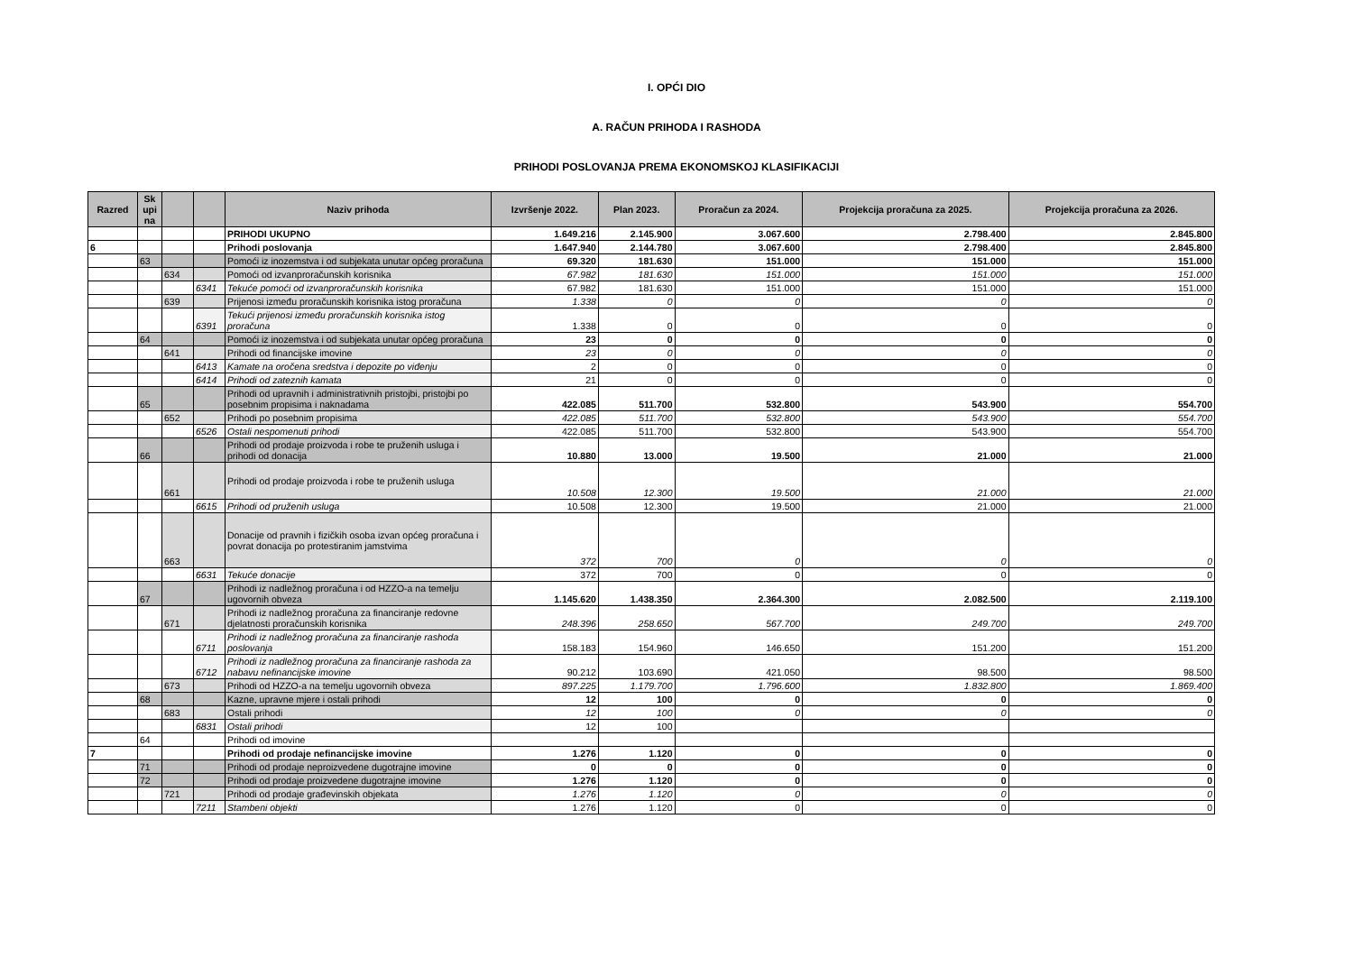I. OPĆI DIO
A. RAČUN PRIHODA I RASHODA
PRIHODI POSLOVANJA PREMA EKONOMSKOJ KLASIFIKACIJI
| Razred | Sk upi na | | | Naziv prihoda | Izvršenje 2022. | Plan 2023. | Proračun za 2024. | Projekcija proračuna za 2025. | Projekcija proračuna za 2026. |
| --- | --- | --- | --- | --- | --- | --- | --- | --- | --- |
| | | | | PRIHODI UKUPNO | 1.649.216 | 2.145.900 | 3.067.600 | 2.798.400 | 2.845.800 |
| 6 | | | | Prihodi poslovanja | 1.647.940 | 2.144.780 | 3.067.600 | 2.798.400 | 2.845.800 |
| | 63 | | | Pomoći iz inozemstva i od subjekata unutar općeg proračuna | 69.320 | 181.630 | 151.000 | 151.000 | 151.000 |
| | | 634 | | Pomoći od izvanproračunskih korisnika | 67.982 | 181.630 | 151.000 | 151.000 | 151.000 |
| | | | 6341 | Tekuće pomoći od izvanproračunskih korisnika | 67.982 | 181.630 | 151.000 | 151.000 | 151.000 |
| | | 639 | | Prijenosi između proračunskih korisnika istog proračuna | 1.338 | 0 | 0 | 0 | 0 |
| | | | 6391 | Tekući prijenosi između proračunskih korisnika istog proračuna | 1.338 | 0 | 0 | 0 | 0 |
| | 64 | | | Pomoći iz inozemstva i od subjekata unutar općeg proračuna | 23 | 0 | 0 | 0 | 0 |
| | | 641 | | Prihodi od financijske imovine | 23 | 0 | 0 | 0 | 0 |
| | | | 6413 | Kamate na oročena sredstva i depozite po viđenju | 2 | 0 | 0 | 0 | 0 |
| | | | 6414 | Prihodi od zateznih kamata | 21 | 0 | 0 | 0 | 0 |
| | 65 | | | Prihodi od upravnih i administrativnih pristojbi, pristojbi po posebnim propisima i naknadama | 422.085 | 511.700 | 532.800 | 543.900 | 554.700 |
| | | 652 | | Prihodi po posebnim propisima | 422.085 | 511.700 | 532.800 | 543.900 | 554.700 |
| | | | 6526 | Ostali nespomenuti prihodi | 422.085 | 511.700 | 532.800 | 543.900 | 554.700 |
| | 66 | | | Prihodi od prodaje proizvoda i robe te pruženih usluga i prihodi od donacija | 10.880 | 13.000 | 19.500 | 21.000 | 21.000 |
| | | 661 | | Prihodi od prodaje proizvoda i robe te pruženih usluga | 10.508 | 12.300 | 19.500 | 21.000 | 21.000 |
| | | | 6615 | Prihodi od pruženih usluga | 10.508 | 12.300 | 19.500 | 21.000 | 21.000 |
| | | 663 | | Donacije od pravnih i fizičkih osoba izvan općeg proračuna i povrat donacija po protestiranim jamstvima | 372 | 700 | 0 | 0 | 0 |
| | | | 6631 | Tekuće donacije | 372 | 700 | 0 | 0 | 0 |
| | 67 | | | Prihodi iz nadležnog proračuna i od HZZO-a na temelju ugovornih obveza | 1.145.620 | 1.438.350 | 2.364.300 | 2.082.500 | 2.119.100 |
| | | 671 | | Prihodi iz nadležnog proračuna za financiranje redovne djelatnosti proračunskih korisnika | 248.396 | 258.650 | 567.700 | 249.700 | 249.700 |
| | | | 6711 | Prihodi iz nadležnog proračuna za financiranje rashoda poslovanja | 158.183 | 154.960 | 146.650 | 151.200 | 151.200 |
| | | | 6712 | Prihodi iz nadležnog proračuna za financiranje rashoda za nabavu nefinancijske imovine | 90.212 | 103.690 | 421.050 | 98.500 | 98.500 |
| | | 673 | | Prihodi od HZZO-a na temelju ugovornih obveza | 897.225 | 1.179.700 | 1.796.600 | 1.832.800 | 1.869.400 |
| | 68 | | | Kazne, upravne mjere i ostali prihodi | 12 | 100 | 0 | 0 | 0 |
| | | 683 | | Ostali prihodi | 12 | 100 | 0 | 0 | 0 |
| | | | 6831 | Ostali prihodi | 12 | 100 | | | |
| | 64 | | | Prihodi od imovine | | | | | |
| 7 | | | | Prihodi od prodaje nefinancijske imovine | 1.276 | 1.120 | 0 | 0 | 0 |
| | 71 | | | Prihodi od prodaje neproizvedene dugotrajne imovine | 0 | 0 | 0 | 0 | 0 |
| | 72 | | | Prihodi od prodaje proizvedene dugotrajne imovine | 1.276 | 1.120 | 0 | 0 | 0 |
| | | 721 | | Prihodi od prodaje građevinskih objekata | 1.276 | 1.120 | 0 | 0 | 0 |
| | | | 7211 | Stambeni objekti | 1.276 | 1.120 | 0 | 0 | 0 |